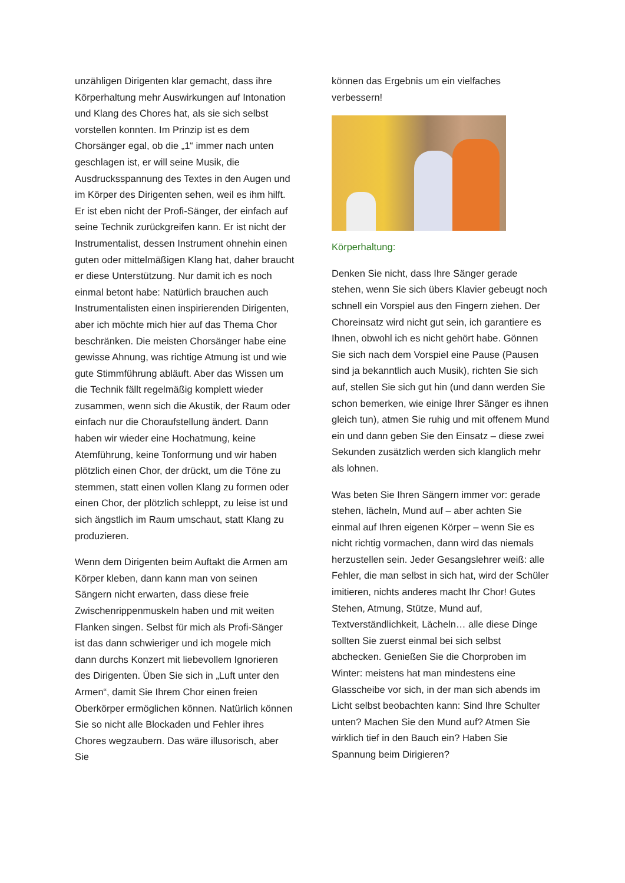unzähligen Dirigenten klar gemacht, dass ihre Körperhaltung mehr Auswirkungen auf Intonation und Klang des Chores hat, als sie sich selbst vorstellen konnten. Im Prinzip ist es dem Chorsänger egal, ob die „1“ immer nach unten geschlagen ist, er will seine Musik, die Ausdrucksspannung des Textes in den Augen und im Körper des Dirigenten sehen, weil es ihm hilft. Er ist eben nicht der Profi-Sänger, der einfach auf seine Technik zurückgreifen kann. Er ist nicht der Instrumentalist, dessen Instrument ohnehin einen guten oder mittelmäßigen Klang hat, daher braucht er diese Unterstützung. Nur damit ich es noch einmal betont habe: Natürlich brauchen auch Instrumentalisten einen inspirierenden Dirigenten, aber ich möchte mich hier auf das Thema Chor beschränken. Die meisten Chorsänger habe eine gewisse Ahnung, was richtige Atmung ist und wie gute Stimmführung abläuft. Aber das Wissen um die Technik fällt regelmäßig komplett wieder zusammen, wenn sich die Akustik, der Raum oder einfach nur die Choraufstellung ändert. Dann haben wir wieder eine Hochatmung, keine Atemführung, keine Tonformung und wir haben plötzlich einen Chor, der drückt, um die Töne zu stemmen, statt einen vollen Klang zu formen oder einen Chor, der plötzlich schleppt, zu leise ist und sich ängstlich im Raum umschaut, statt Klang zu produzieren.
Wenn dem Dirigenten beim Auftakt die Armen am Körper kleben, dann kann man von seinen Sängern nicht erwarten, dass diese freie Zwischenrippenmuskeln haben und mit weiten Flanken singen. Selbst für mich als Profi-Sänger ist das dann schwieriger und ich mogele mich dann durchs Konzert mit liebevollem Ignorieren des Dirigenten. Üben Sie sich in „Luft unter den Armen“, damit Sie Ihrem Chor einen freien Oberkörper ermöglichen können. Natürlich können Sie so nicht alle Blockaden und Fehler ihres Chores wegzaubern. Das wäre illusorisch, aber Sie
können das Ergebnis um ein vielfaches verbessern!
Körperhaltung:
Denken Sie nicht, dass Ihre Sänger gerade stehen, wenn Sie sich übers Klavier gebeugt noch schnell ein Vorspiel aus den Fingern ziehen. Der Choreinsatz wird nicht gut sein, ich garantiere es Ihnen, obwohl ich es nicht gehört habe. Gönnen Sie sich nach dem Vorspiel eine Pause (Pausen sind ja bekanntlich auch Musik), richten Sie sich auf, stellen Sie sich gut hin (und dann werden Sie schon bemerken, wie einige Ihrer Sänger es ihnen gleich tun), atmen Sie ruhig und mit offenem Mund ein und dann geben Sie den Einsatz – diese zwei Sekunden zusätzlich werden sich klanglich mehr als lohnen.
Was beten Sie Ihren Sängern immer vor: gerade stehen, lächeln, Mund auf – aber achten Sie einmal auf Ihren eigenen Körper – wenn Sie es nicht richtig vormachen, dann wird das niemals herzustellen sein. Jeder Gesangslehrer weiß: alle Fehler, die man selbst in sich hat, wird der Schüler imitieren, nichts anderes macht Ihr Chor! Gutes Stehen, Atmung, Stütze, Mund auf, Textverständlichkeit, Lächeln… alle diese Dinge sollten Sie zuerst einmal bei sich selbst abchecken. Genießen Sie die Chorproben im Winter: meistens hat man mindestens eine Glasscheibe vor sich, in der man sich abends im Licht selbst beobachten kann: Sind Ihre Schulter unten? Machen Sie den Mund auf? Atmen Sie wirklich tief in den Bauch ein? Haben Sie Spannung beim Dirigieren?